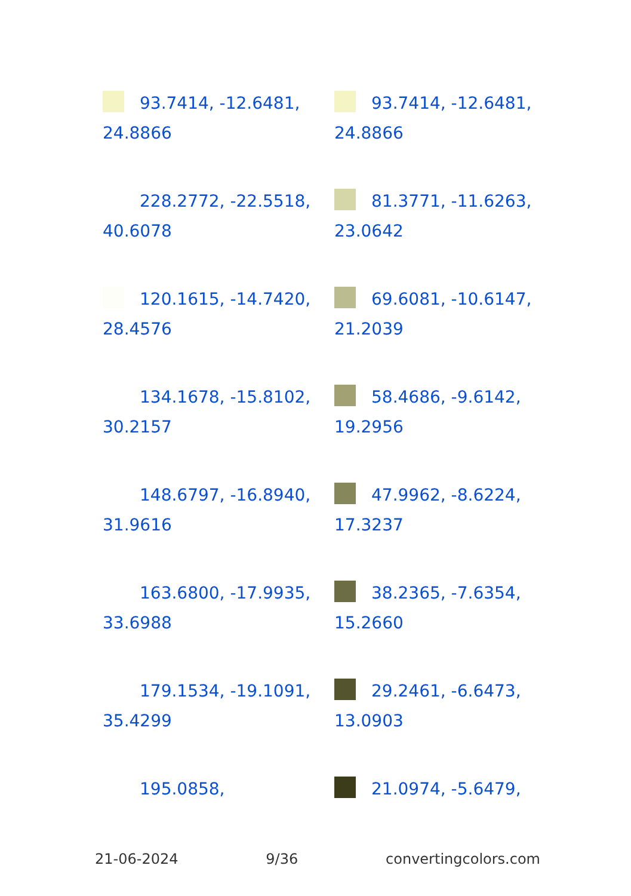93.7414, -12.6481, 24.8866
93.7414, -12.6481, 24.8866
228.2772, -22.5518, 40.6078
81.3771, -11.6263, 23.0642
120.1615, -14.7420, 28.4576
69.6081, -10.6147, 21.2039
134.1678, -15.8102, 30.2157
58.4686, -9.6142, 19.2956
148.6797, -16.8940, 31.9616
47.9962, -8.6224, 17.3237
163.6800, -17.9935, 33.6988
38.2365, -7.6354, 15.2660
179.1534, -19.1091, 35.4299
29.2461, -6.6473, 13.0903
195.0858,
21.0974, -5.6479,
21-06-2024 9/36 convertingcolors.com